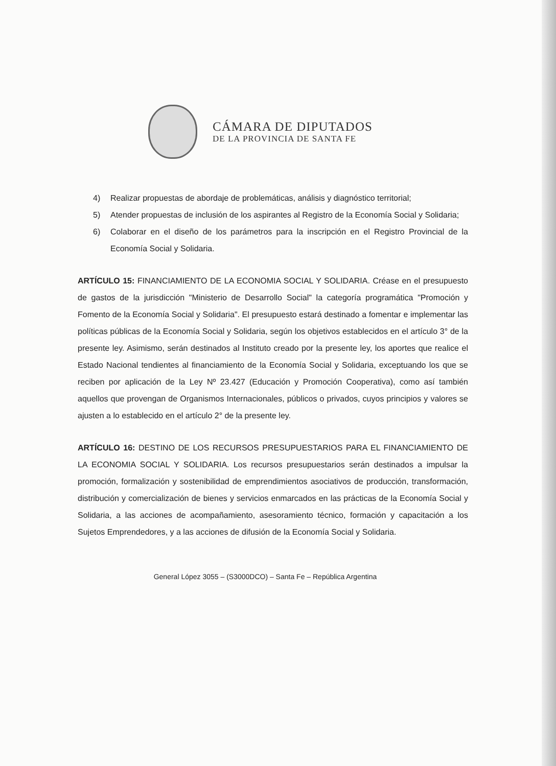CÁMARA DE DIPUTADOS
DE LA PROVINCIA DE SANTA FE
4) Realizar propuestas de abordaje de problemáticas, análisis y diagnóstico territorial;
5) Atender propuestas de inclusión de los aspirantes al Registro de la Economía Social y Solidaria;
6) Colaborar en el diseño de los parámetros para la inscripción en el Registro Provincial de la Economía Social y Solidaria.
ARTÍCULO 15: FINANCIAMIENTO DE LA ECONOMIA SOCIAL Y SOLIDARIA. Créase en el presupuesto de gastos de la jurisdicción "Ministerio de Desarrollo Social" la categoría programática "Promoción y Fomento de la Economía Social y Solidaria". El presupuesto estará destinado a fomentar e implementar las políticas públicas de la Economía Social y Solidaria, según los objetivos establecidos en el artículo 3° de la presente ley. Asimismo, serán destinados al Instituto creado por la presente ley, los aportes que realice el Estado Nacional tendientes al financiamiento de la Economía Social y Solidaria, exceptuando los que se reciben por aplicación de la Ley Nº 23.427 (Educación y Promoción Cooperativa), como así también aquellos que provengan de Organismos Internacionales, públicos o privados, cuyos principios y valores se ajusten a lo establecido en el artículo 2° de la presente ley.
ARTÍCULO 16: DESTINO DE LOS RECURSOS PRESUPUESTARIOS PARA EL FINANCIAMIENTO DE LA ECONOMIA SOCIAL Y SOLIDARIA. Los recursos presupuestarios serán destinados a impulsar la promoción, formalización y sostenibilidad de emprendimientos asociativos de producción, transformación, distribución y comercialización de bienes y servicios enmarcados en las prácticas de la Economía Social y Solidaria, a las acciones de acompañamiento, asesoramiento técnico, formación y capacitación a los Sujetos Emprendedores, y a las acciones de difusión de la Economía Social y Solidaria.
General López 3055 – (S3000DCO) – Santa Fe – República Argentina